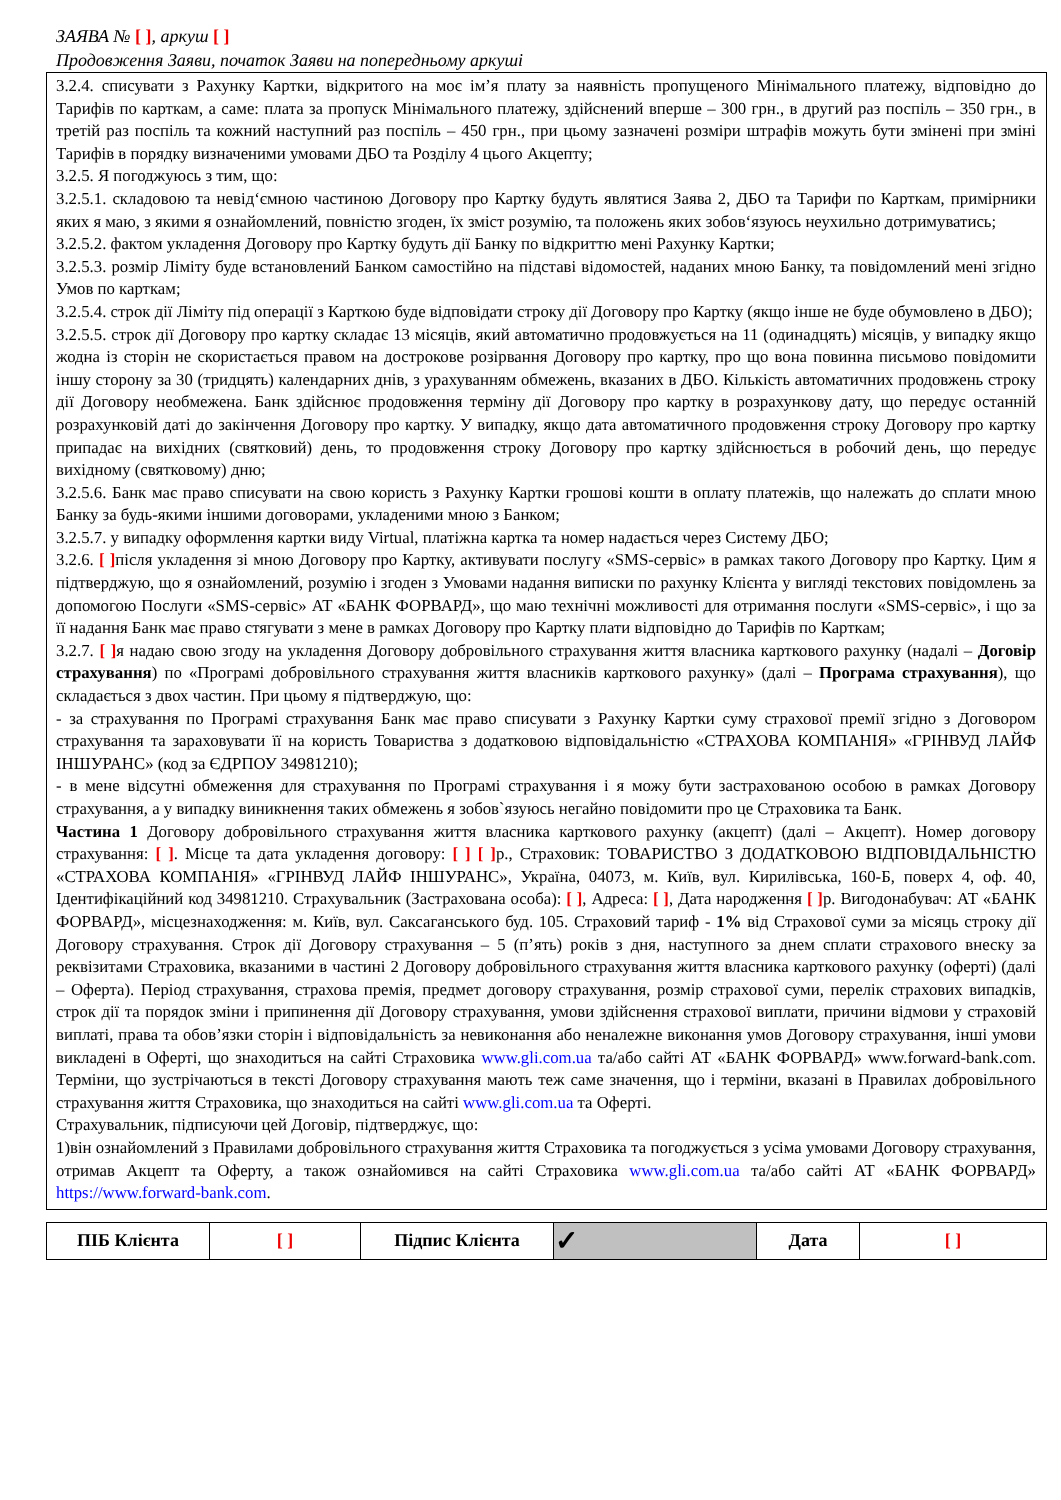ЗАЯВА № [ ], аркуш [ ]
Продовження Заяви, початок Заяви на попередньому аркуші
3.2.4. списувати з Рахунку Картки, відкритого на моє ім’я плату за наявність пропущеного Мінімального платежу, відповідно до Тарифів по карткам, а саме: плата за пропуск Мінімального платежу, здійснений вперше – 300 грн., в другий раз поспіль – 350 грн., в третій раз поспіль та кожний наступний раз поспіль – 450 грн., при цьому зазначені розміри штрафів можуть бути змінені при зміні Тарифів в порядку визначеними умовами ДБО та Розділу 4 цього Акцепту;
3.2.5. Я погоджуюсь з тим, що:
3.2.5.1. складовою та невід‘ємною частиною Договору про Картку будуть являтися Заява 2, ДБО та Тарифи по Карткам, примірники яких я маю, з якими я ознайомлений, повністю згоден, їх зміст розумію, та положень яких зобов‘язуюсь неухильно дотримуватись;
3.2.5.2. фактом укладення Договору про Картку будуть дії Банку по відкриттю мені Рахунку Картки;
3.2.5.3. розмір Ліміту буде встановлений Банком самостійно на підставі відомостей, наданих мною Банку, та повідомлений мені згідно Умов по карткам;
3.2.5.4. строк дії Ліміту під операції з Карткою буде відповідати строку дії Договору про Картку (якщо інше не буде обумовлено в ДБО);
3.2.5.5. строк дії Договору про картку складає 13 місяців, який автоматично продовжується на 11 (одинадцять) місяців, у випадку якщо жодна із сторін не скористається правом на дострокове розірвання Договору про картку, про що вона повинна письмово повідомити іншу сторону за 30 (тридцять) календарних днів, з урахуванням обмежень, вказаних в ДБО. Кількість автоматичних продовжень строку дії Договору необмежена. Банк здійснює продовження терміну дії Договору про картку в розрахункову дату, що передує останній розрахунковій даті до закінчення Договору про картку. У випадку, якщо дата автоматичного продовження строку Договору про картку припадає на вихідних (святковий) день, то продовження строку Договору про картку здійснюється в робочий день, що передує вихідному (святковому) дню;
3.2.5.6. Банк має право списувати на свою користь з Рахунку Картки грошові кошти в оплату платежів, що належать до сплати мною Банку за будь-якими іншими договорами, укладеними мною з Банком;
3.2.5.7. у випадку оформлення картки виду Virtual, платіжна картка та номер надається через Систему ДБО;
3.2.6. [ ] після укладення зі мною Договору про Картку, активувати послугу «SMS-сервіс» в рамках такого Договору про Картку. Цим я підтверджую, що я ознайомлений, розумію і згоден з Умовами надання виписки по рахунку Клієнта у вигляді текстових повідомлень за допомогою Послуги «SMS-сервіс» АТ «БАНК ФОРВАРД», що маю технічні можливості для отримання послуги «SMS-сервіс», і що за її надання Банк має право стягувати з мене в рамках Договору про Картку плати відповідно до Тарифів по Карткам;
3.2.7. [ ] я надаю свою згоду на укладення Договору добровільного страхування життя власника карткового рахунку (надалі – Договір страхування) по «Програмі добровільного страхування життя власників карткового рахунку» (далі – Програма страхування), що складається з двох частин. При цьому я підтверджую, що:
- за страхування по Програмі страхування Банк має право списувати з Рахунку Картки суму страхової премії згідно з Договором страхування та зараховувати її на користь Товариства з додатковою відповідальністю «СТРАХОВА КОМПАНІЯ» «ГРІНВУД ЛАЙФ ІНШУРАНС» (код за ЄДРПОУ 34981210);
- в мене відсутні обмеження для страхування по Програмі страхування і я можу бути застрахованою особою в рамках Договору страхування, а у випадку виникнення таких обмежень я зобов`язуюсь негайно повідомити про це Страховика та Банк.
Частина 1 Договору добровільного страхування життя власника карткового рахунку (акцепт) (далі – Акцепт). Номер договору страхування: [ ]. Місце та дата укладення договору: [ ] [ ] р., Страховик: ТОВАРИСТВО З ДОДАТКОВОЮ ВІДПОВІДАЛЬНІСТЮ «СТРАХОВА КОМПАНІЯ» «ГРІНВУД ЛАЙФ ІНШУРАНС», Україна, 04073, м. Київ, вул. Кирилівська, 160-Б, поверх 4, оф. 40, Ідентифікаційний код 34981210. Страхувальник (Застрахована особа): [ ], Адреса: [ ], Дата народження [ ] р. Вигодонабувач: АТ «БАНК ФОРВАРД», місцезнаходження: м. Київ, вул. Саксаганського буд. 105. Страховий тариф - 1% від Страхової суми за місяць строку дії Договору страхування. Строк дії Договору страхування – 5 (п’ять) років з дня, наступного за днем сплати страхового внеску за реквізитами Страховика, вказаними в частині 2 Договору добровільного страхування життя власника карткового рахунку (оферті) (далі – Оферта). Період страхування, страхова премія, предмет договору страхування, розмір страхової суми, перелік страхових випадків, строк дії та порядок зміни і припинення дії Договору страхування, умови здійснення страхової виплати, причини відмови у страховій виплаті, права та обов’язки сторін і відповідальність за невиконання або неналежне виконання умов Договору страхування, інші умови викладені в Оферті, що знаходиться на сайті Страховика www.gli.com.ua та/або сайті АТ «БАНК ФОРВАРД» www.forward-bank.com. Терміни, що зустрічаються в тексті Договору страхування мають теж саме значення, що і терміни, вказані в Правилах добровільного страхування життя Страховика, що знаходиться на сайті www.gli.com.ua та Оферті.
Страхувальник, підписуючи цей Договір, підтверджує, що:
1)він ознайомлений з Правилами добровільного страхування життя Страховика та погоджується з усіма умовами Договору страхування, отримав Акцепт та Оферту, а також ознайомився на сайті Страховика www.gli.com.ua та/або сайті АТ «БАНК ФОРВАРД» https://www.forward-bank.com.
| ПІБ Клієнта | [ ] | Підпис Клієнта | ✓ | Дата | [ ] |